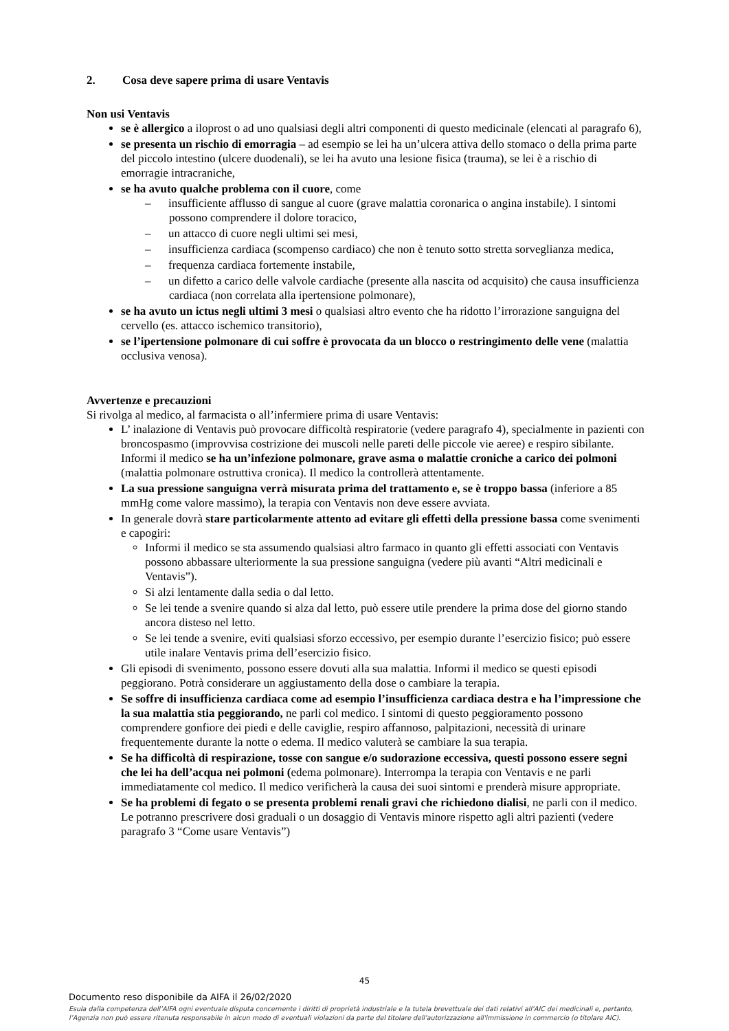2. Cosa deve sapere prima di usare Ventavis
Non usi Ventavis
se è allergico a iloprost o ad uno qualsiasi degli altri componenti di questo medicinale (elencati al paragrafo 6),
se presenta un rischio di emorragia – ad esempio se lei ha un’ulcera attiva dello stomaco o della prima parte del piccolo intestino (ulcere duodenali), se lei ha avuto una lesione fisica (trauma), se lei è a rischio di emorragie intracraniche,
se ha avuto qualche problema con il cuore, come
– insufficiente afflusso di sangue al cuore (grave malattia coronarica o angina instabile). I sintomi possono comprendere il dolore toracico,
– un attacco di cuore negli ultimi sei mesi,
– insufficienza cardiaca (scompenso cardiaco) che non è tenuto sotto stretta sorveglianza medica,
– frequenza cardiaca fortemente instabile,
– un difetto a carico delle valvole cardiache (presente alla nascita od acquisito) che causa insufficienza cardiaca (non correlata alla ipertensione polmonare),
se ha avuto un ictus negli ultimi 3 mesi o qualsiasi altro evento che ha ridotto l’irrorazione sanguigna del cervello (es. attacco ischemico transitorio),
se l’ipertensione polmonare di cui soffre è provocata da un blocco o restringimento delle vene (malattia occlusiva venosa).
Avvertenze e precauzioni
Si rivolga al medico, al farmacista o all’infermiere prima di usare Ventavis:
L’ inalazione di Ventavis può provocare difficoltà respiratorie (vedere paragrafo 4), specialmente in pazienti con broncospasmo (improvvisa costrizione dei muscoli nelle pareti delle piccole vie aeree) e respiro sibilante. Informi il medico se ha un’infezione polmonare, grave asma o malattie croniche a carico dei polmoni (malattia polmonare ostruttiva cronica). Il medico la controllerà attentamente.
La sua pressione sanguigna verrà misurata prima del trattamento e, se è troppo bassa (inferiore a 85 mmHg come valore massimo), la terapia con Ventavis non deve essere avviata.
In generale dovrà stare particolarmente attento ad evitare gli effetti della pressione bassa come svenimenti e capogiri:
Informi il medico se sta assumendo qualsiasi altro farmaco in quanto gli effetti associati con Ventavis possono abbassare ulteriormente la sua pressione sanguigna (vedere più avanti “Altri medicinali e Ventavis”).
Si alzi lentamente dalla sedia o dal letto.
Se lei tende a svenire quando si alza dal letto, può essere utile prendere la prima dose del giorno stando ancora disteso nel letto.
Se lei tende a svenire, eviti qualsiasi sforzo eccessivo, per esempio durante l’esercizio fisico; può essere utile inalare Ventavis prima dell’esercizio fisico.
Gli episodi di svenimento, possono essere dovuti alla sua malattia. Informi il medico se questi episodi peggiorano. Potrà considerare un aggiustamento della dose o cambiare la terapia.
Se soffre di insufficienza cardiaca come ad esempio l’insufficienza cardiaca destra e ha l’impressione che la sua malattia stia peggiorando, ne parli col medico. I sintomi di questo peggioramento possono comprendere gonfiore dei piedi e delle caviglie, respiro affannoso, palpitazioni, necessità di urinare frequentemente durante la notte o edema. Il medico valuterà se cambiare la sua terapia.
Se ha difficoltà di respirazione, tosse con sangue e/o sudorazione eccessiva, questi possono essere segni che lei ha dell’acqua nei polmoni (edema polmonare). Interrompa la terapia con Ventavis e ne parli immediatamente col medico. Il medico verificherà la causa dei suoi sintomi e prenderà misure appropriate.
Se ha problemi di fegato o se presenta problemi renali gravi che richiedono dialisi, ne parli con il medico. Le potranno prescrivere dosi graduali o un dosaggio di Ventavis minore rispetto agli altri pazienti (vedere paragrafo 3 “Come usare Ventavis”)
45
Documento reso disponibile da AIFA il 26/02/2020
Esula dalla competenza dell’AIFA ogni eventuale disputa concernente i diritti di proprietà industriale e la tutela brevettuale dei dati relativi all’AIC dei medicinali e, pertanto, l’Agenzia non può essere ritenuta responsabile in alcun modo di eventuali violazioni da parte del titolare dell'autorizzazione all'immissione in commercio (o titolare AIC).